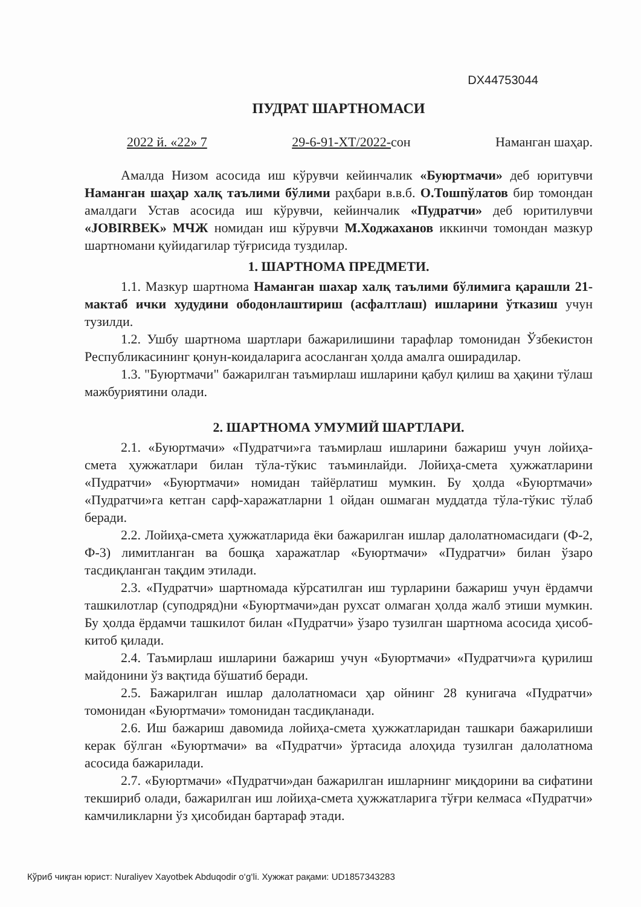DX44753044
ПУДРАТ ШАРТНОМАСИ
2022 й. «22» 7 29-6-91-ХТ/2022-сон Наманган шаҳар.
Амалда Низом асосида иш кўрувчи кейинчалик «Буюртмачи» деб юритувчи Наманган шаҳар халқ таълими бўлими раҳбари в.в.б. О.Тошпўлатов бир томондан амалдаги Устав асосида иш кўрувчи, кейинчалик «Пудратчи» деб юритилувчи «JOBIRBEK» МЧЖ номидан иш кўрувчи М.Ходжаханов иккинчи томондан мазкур шартномани қуйидагилар тўғрисида туздилар.
1. ШАРТНОМА ПРЕДМЕТИ.
1.1. Мазкур шартнома Наманган шахар халқ таълими бўлимига қарашли 21-мактаб ички худудини ободонлаштириш (асфалтлаш) ишларини ўтказиш учун тузилди.
1.2. Ушбу шартнома шартлари бажарилишини тарафлар томонидан Ўзбекистон Республикасининг қонун-коидаларига асосланган ҳолда амалга оширадилар.
1.3. "Буюртмачи" бажарилган таъмирлаш ишларини қабул қилиш ва ҳақини тўлаш мажбуриятини олади.
2. ШАРТНОМА УМУМИЙ ШАРТЛАРИ.
2.1. «Буюртмачи» «Пудратчи»га таъмирлаш ишларини бажариш учун лойиҳа-смета ҳужжатлари билан тўла-тўкис таъминлайди. Лойиҳа-смета ҳужжатларини «Пудратчи» «Буюртмачи» номидан тайёрлатиш мумкин. Бу ҳолда «Буюртмачи» «Пудратчи»га кетган сарф-харажатларни 1 ойдан ошмаган муддатда тўла-тўкис тўлаб беради.
2.2. Лойиҳа-смета ҳужжатларида ёки бажарилган ишлар далолатномасидаги (Ф-2, Ф-3) лимитланган ва бошқа харажатлар «Буюртмачи» «Пудратчи» билан ўзаро тасдиқланган тақдим этилади.
2.3. «Пудратчи» шартномада кўрсатилган иш турларини бажариш учун ёрдамчи ташкилотлар (суподряд)ни «Буюртмачи»дан рухсат олмаган ҳолда жалб этиши мумкин. Бу ҳолда ёрдамчи ташкилот билан «Пудратчи» ўзаро тузилган шартнома асосида ҳисоб-китоб қилади.
2.4. Таъмирлаш ишларини бажариш учун «Буюртмачи» «Пудратчи»га қурилиш майдонини ўз вақтида бўшатиб беради.
2.5. Бажарилган ишлар далолатномаси ҳар ойнинг 28 кунигача «Пудратчи» томонидан «Буюртмачи» томонидан тасдиқланади.
2.6. Иш бажариш давомида лойиҳа-смета ҳужжатларидан ташкари бажарилиши керак бўлган «Буюртмачи» ва «Пудратчи» ўртасида алоҳида тузилган далолатнома асосида бажарилади.
2.7. «Буюртмачи» «Пудратчи»дан бажарилган ишларнинг миқдорини ва сифатини текшириб олади, бажарилган иш лойиҳа-смета ҳужжатларига тўғри келмаса «Пудратчи» камчиликларни ўз ҳисобидан бартараф этади.
Кўриб чиқган юрист: Nuraliyev Xayotbek Abduqodir o‘g‘li. Хужжат рақами: UD1857343283